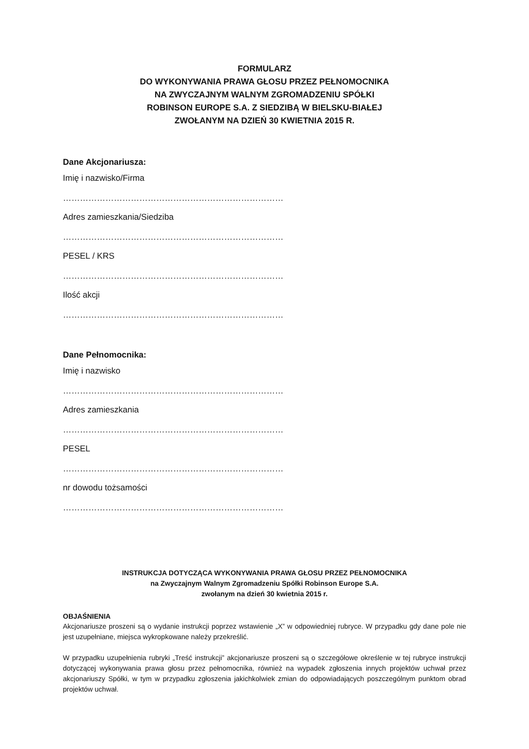FORMULARZ
DO WYKONYWANIA PRAWA GŁOSU PRZEZ PEŁNOMOCNIKA
NA ZWYCZAJNYM WALNYM ZGROMADZENIU SPÓŁKI
ROBINSON EUROPE S.A. Z SIEDZIBĄ W BIELSKU-BIAŁEJ
ZWOŁANYM NA DZIEŃ 30 KWIETNIA 2015 R.
Dane Akcjonariusza:
Imię i nazwisko/Firma
……………………………………………………………………
Adres zamieszkania/Siedziba
……………………………………………………………………
PESEL / KRS
……………………………………………………………………
Ilość akcji
……………………………………………………………………
Dane Pełnomocnika:
Imię i nazwisko
……………………………………………………………………
Adres zamieszkania
……………………………………………………………………
PESEL
……………………………………………………………………
nr dowodu tożsamości
……………………………………………………………………
INSTRUKCJA DOTYCZĄCA WYKONYWANIA PRAWA GŁOSU PRZEZ PEŁNOMOCNIKA
na Zwyczajnym Walnym Zgromadzeniu Spółki Robinson Europe S.A.
zwołanym na dzień 30 kwietnia 2015 r.
OBJAŚNIENIA
Akcjonariusze proszeni są o wydanie instrukcji poprzez wstawienie „X” w odpowiedniej rubryce. W przypadku gdy dane pole nie jest uzupełniane, miejsca wykropkowane należy przekreślić.
W przypadku uzupełnienia rubryki „Treść instrukcji” akcjonariusze proszeni są o szczegółowe określenie w tej rubryce instrukcji dotyczącej wykonywania prawa głosu przez pełnomocnika, również na wypadek zgłoszenia innych projektów uchwał przez akcjonariuszy Spółki, w tym w przypadku zgłoszenia jakichkolwiek zmian do odpowiadających poszczególnym punktom obrad projektów uchwał.